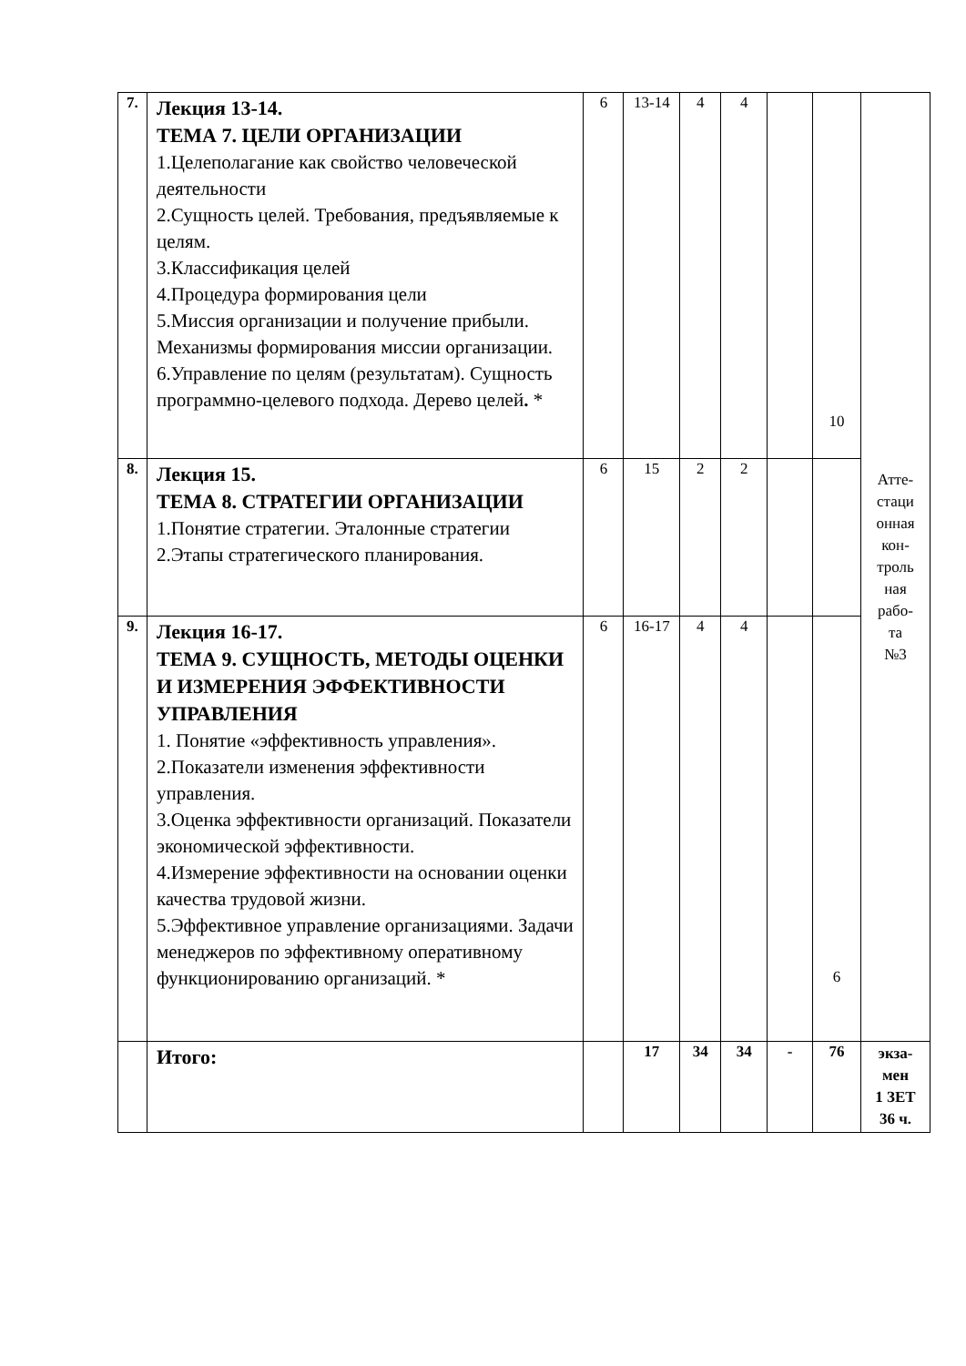| 7. | Лекция 13-14. ТЕМА 7. ЦЕЛИ ОРГАНИЗАЦИИ 1.Целеполагание как свойство человеческой деятельности 2.Сущность целей. Требования, предъявляемые к целям. 3.Классификация целей 4.Процедура формирования цели 5.Миссия организации и получение прибыли. Механизмы формирования миссии организации. 6.Управление по целям (результатам). Сущность программно-целевого подхода. Дерево целей . * | 6 | 13-14 | 4 | 4 | | 10 | Атте- стаци онная кон- троль ная рабо- та №3 |
| 8. | Лекция 15. ТЕМА 8. СТРАТЕГИИ ОРГАНИЗАЦИИ 1.Понятие стратегии. Эталонные стратегии 2.Этапы стратегического планирования. | 6 | 15 | 2 | 2 | | | |
| 9. | Лекция 16-17. ТЕМА 9. СУЩНОСТЬ, МЕТОДЫ ОЦЕНКИ И ИЗМЕРЕНИЯ ЭФФЕКТИВНОСТИ УПРАВЛЕНИЯ 1. Понятие «эффективность управления». 2.Показатели изменения эффективности управления. 3.Оценка эффективности организаций. Показатели экономической эффективности. 4.Измерение эффективности на основании оценки качества трудовой жизни. 5.Эффективное управление организациями. Задачи менеджеров по эффективному оперативному функционированию организаций. * | 6 | 16-17 | 4 | 4 | | 6 | |
| | Итого: | | 17 | 34 | 34 | - | 76 | экза- мен 1 ЗЕТ 36 ч. |